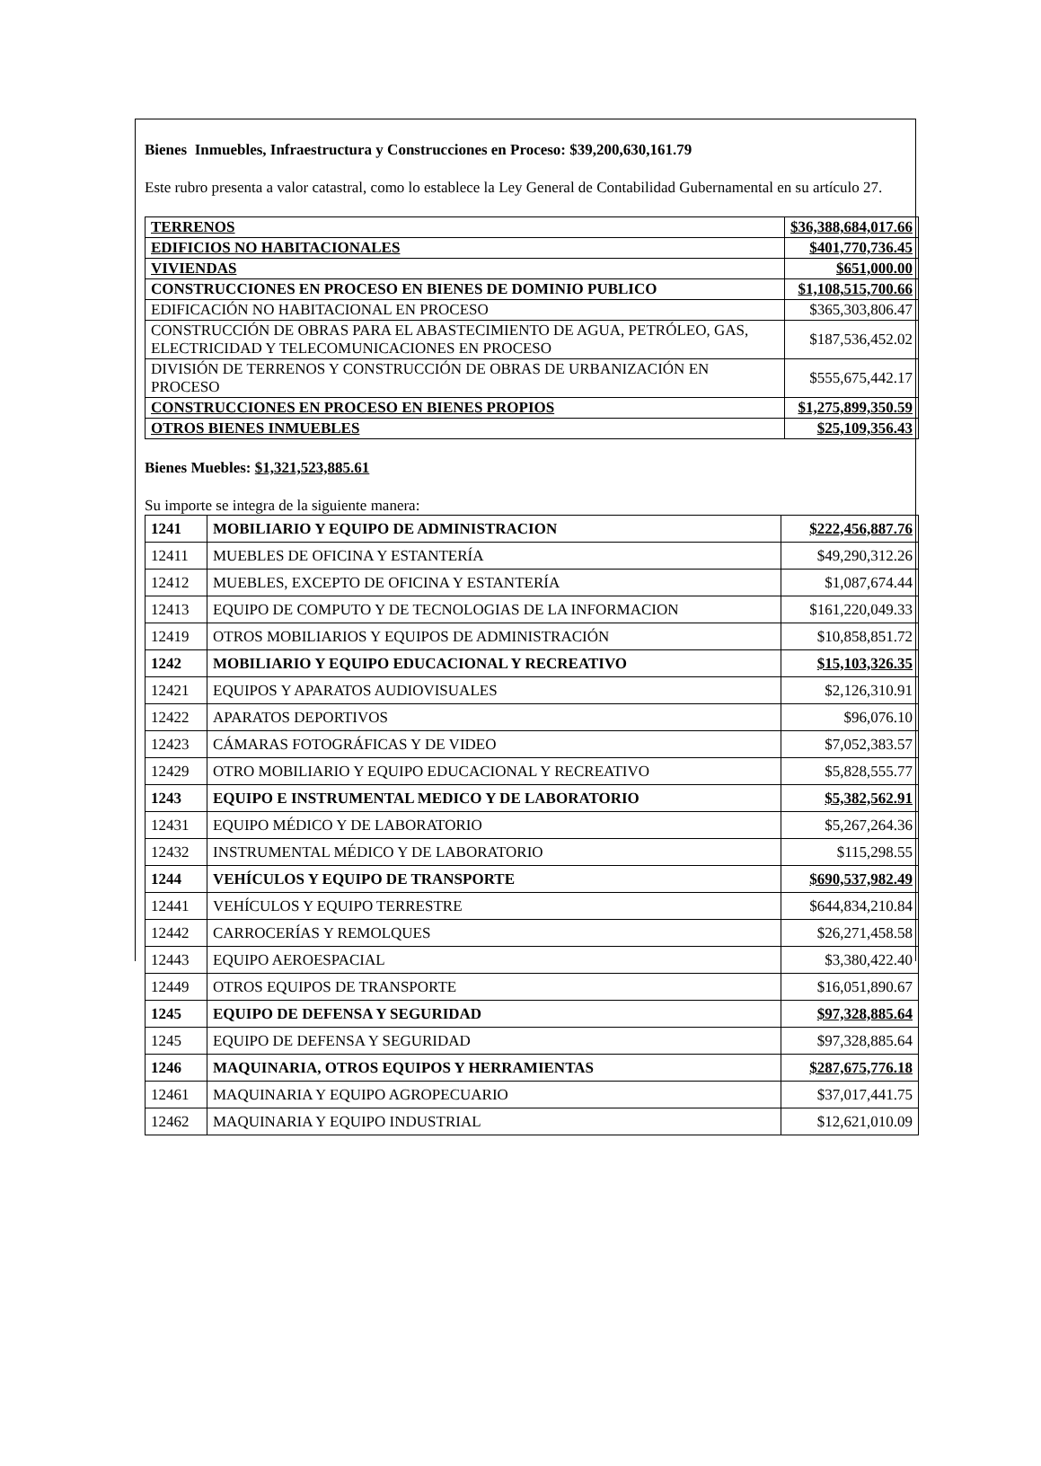Bienes Inmuebles, Infraestructura y Construcciones en Proceso: $39,200,630,161.79
Este rubro presenta a valor catastral, como lo establece la Ley General de Contabilidad Gubernamental en su artículo 27.
| TERRENOS | $36,388,684,017.66 |
| EDIFICIOS NO HABITACIONALES | $401,770,736.45 |
| VIVIENDAS | $651,000.00 |
| CONSTRUCCIONES EN PROCESO EN BIENES DE DOMINIO PUBLICO | $1,108,515,700.66 |
| EDIFICACIÓN NO HABITACIONAL EN PROCESO | $365,303,806.47 |
| CONSTRUCCIÓN DE OBRAS PARA EL ABASTECIMIENTO DE AGUA, PETRÓLEO, GAS, ELECTRICIDAD Y TELECOMUNICACIONES EN PROCESO | $187,536,452.02 |
| DIVISIÓN DE TERRENOS Y CONSTRUCCIÓN DE OBRAS DE URBANIZACIÓN EN PROCESO | $555,675,442.17 |
| CONSTRUCCIONES EN PROCESO EN BIENES PROPIOS | $1,275,899,350.59 |
| OTROS BIENES INMUEBLES | $25,109,356.43 |
Bienes Muebles: $1,321,523,885.61
Su importe se integra de la siguiente manera:
| 1241 | MOBILIARIO Y EQUIPO DE ADMINISTRACION | $222,456,887.76 |
| 12411 | MUEBLES DE OFICINA Y ESTANTERÍA | $49,290,312.26 |
| 12412 | MUEBLES, EXCEPTO DE OFICINA Y ESTANTERÍA | $1,087,674.44 |
| 12413 | EQUIPO DE COMPUTO Y DE TECNOLOGIAS DE LA INFORMACION | $161,220,049.33 |
| 12419 | OTROS MOBILIARIOS Y EQUIPOS DE ADMINISTRACIÓN | $10,858,851.72 |
| 1242 | MOBILIARIO Y EQUIPO EDUCACIONAL Y RECREATIVO | $15,103,326.35 |
| 12421 | EQUIPOS Y APARATOS AUDIOVISUALES | $2,126,310.91 |
| 12422 | APARATOS DEPORTIVOS | $96,076.10 |
| 12423 | CÁMARAS FOTOGRÁFICAS Y DE VIDEO | $7,052,383.57 |
| 12429 | OTRO MOBILIARIO Y EQUIPO EDUCACIONAL Y RECREATIVO | $5,828,555.77 |
| 1243 | EQUIPO E INSTRUMENTAL MEDICO Y DE LABORATORIO | $5,382,562.91 |
| 12431 | EQUIPO MÉDICO Y DE LABORATORIO | $5,267,264.36 |
| 12432 | INSTRUMENTAL MÉDICO Y DE LABORATORIO | $115,298.55 |
| 1244 | VEHÍCULOS Y EQUIPO DE TRANSPORTE | $690,537,982.49 |
| 12441 | VEHÍCULOS Y EQUIPO TERRESTRE | $644,834,210.84 |
| 12442 | CARROCERÍAS Y REMOLQUES | $26,271,458.58 |
| 12443 | EQUIPO AEROESPACIAL | $3,380,422.40 |
| 12449 | OTROS EQUIPOS DE TRANSPORTE | $16,051,890.67 |
| 1245 | EQUIPO DE DEFENSA Y SEGURIDAD | $97,328,885.64 |
| 1245 | EQUIPO DE DEFENSA Y SEGURIDAD | $97,328,885.64 |
| 1246 | MAQUINARIA, OTROS EQUIPOS Y HERRAMIENTAS | $287,675,776.18 |
| 12461 | MAQUINARIA Y EQUIPO AGROPECUARIO | $37,017,441.75 |
| 12462 | MAQUINARIA Y EQUIPO INDUSTRIAL | $12,621,010.09 |